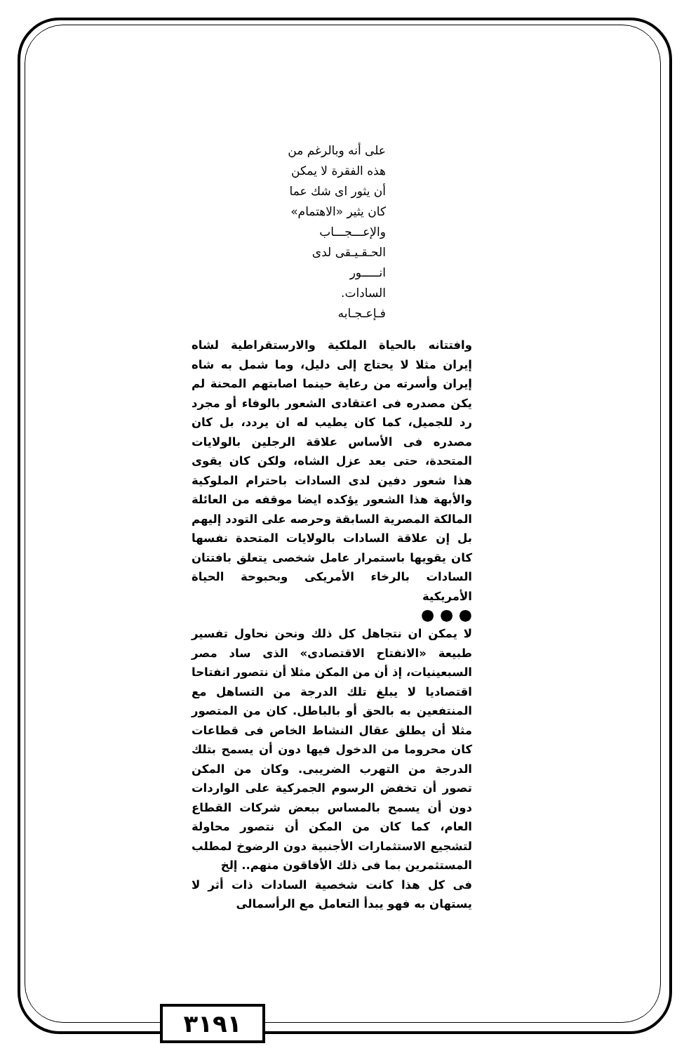على أنه وبالرغم من
هذه الفقرة لا يمكن
أن يثور اى شك عما
كان يثير «الاهتمام»
والإعـــجـــاب
الحـقـيـقى لدى
انـــــور
السادات.
فـإعـجـابه
وافتتانه بالحياة الملكية والارستقراطية لشاه إيران مثلا لا يحتاج إلى دليل، وما شمل به شاه إيران وأسرته من رعاية حينما اصابتهم المحنة لم يكن مصدره فى اعتقادى الشعور بالوفاء أو مجرد رد للجميل، كما كان يطيب له ان يردد، بل كان مصدره فى الأساس علاقة الرجلين بالولايات المتحدة، حتى بعد عزل الشاه، ولكن كان يقوى هذا شعور دفين لدى السادات باحترام الملوكية والأبهة هذا الشعور يؤكده ايضا موقفه من العائلة المالكة المصرية السابقة وحرصه على التودد إليهم بل إن علاقة السادات بالولايات المتحدة نفسها كان يقويها باستمرار عامل شخصى يتعلق بافتتان السادات بالرخاء الأمريكى وبحبوحة الحياة الأمريكية
● ● ●
لا يمكن ان نتجاهل كل ذلك ونحن نحاول تفسير طبيعة «الانفتاح الاقتصادى» الذى ساد مصر السبعينيات، إذ أن من المكن مثلا أن نتصور انفتاحا اقتصاديا لا يبلغ تلك الدرجة من التساهل مع المنتفعين به بالحق أو بالباطل. كان من المتصور مثلا أن يطلق عقال النشاط الخاص فى قطاعات كان محروما من الدخول فيها دون أن يسمح بتلك الدرجة من التهرب الضريبى. وكان من المكن تصور أن تخفض الرسوم الجمركية على الواردات دون أن يسمح بالمساس ببعض شركات القطاع العام، كما كان من المكن أن نتصور محاولة لتشجيع الاستثمارات الأجنبية دون الرضوخ لمطلب المستثمرين بما فى ذلك الأفاقون منهم.. إلخ
فى كل هذا كانت شخصية السادات ذات أثر لا يستهان به فهو يبدأ التعامل مع الرأسمالى
٣١٩١